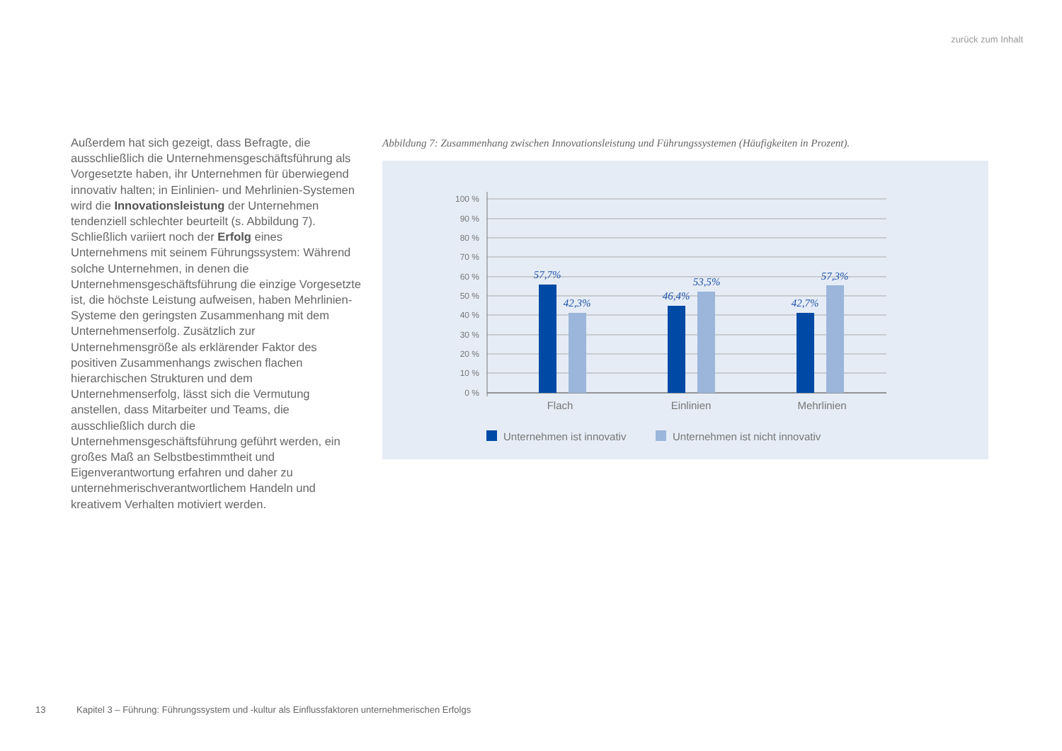zurück zum Inhalt
Außerdem hat sich gezeigt, dass Befragte, die ausschließlich die Unternehmensgeschäftsführung als Vorgesetzte haben, ihr Unternehmen für überwiegend innovativ halten; in Einlinien- und Mehrlinien-Systemen wird die Innovationsleistung der Unternehmen tendenziell schlechter beurteilt (s. Abbildung 7). Schließlich variiert noch der Erfolg eines Unternehmens mit seinem Führungssystem: Während solche Unternehmen, in denen die Unternehmensgeschäftsführung die einzige Vorgesetzte ist, die höchste Leistung aufweisen, haben Mehrlinien-Systeme den geringsten Zusammenhang mit dem Unternehmenserfolg. Zusätzlich zur Unternehmensgröße als erklärender Faktor des positiven Zusammenhangs zwischen flachen hierarchischen Strukturen und dem Unternehmenserfolg, lässt sich die Vermutung anstellen, dass Mitarbeiter und Teams, die ausschließlich durch die Unternehmensgeschäftsführung geführt werden, ein großes Maß an Selbstbestimmtheit und Eigenverantwortung erfahren und daher zu unternehmerischverantwortlichem Handeln und kreativem Verhalten motiviert werden.
Abbildung 7: Zusammenhang zwischen Innovationsleistung und Führungssystemen (Häufigkeiten in Prozent).
100 %
90 %
80 %
70 %
60 %
50 %
40 %
30 %
20 %
10 %
0 %
57,7%
42,3%
46,4%
53,5%
42,7%
57,3%
Flach
Einlinien
Mehrlinien
Unternehmen ist innovativ
Unternehmen ist nicht innovativ
13 Kapitel 3 – Führung: Führungssystem und -kultur als Einflussfaktoren unternehmerischen Erfolgs